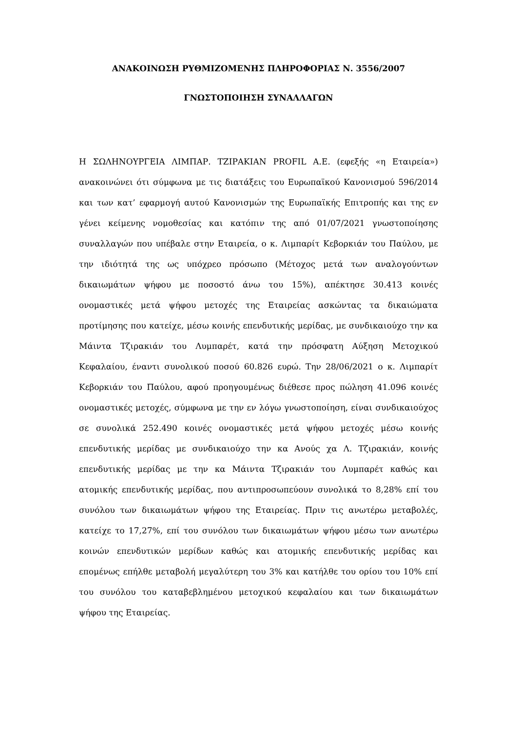ΑΝΑΚΟΙΝΩΣΗ ΡΥΘΜΙΖΟΜΕΝΗΣ ΠΛΗΡΟΦΟΡΙΑΣ Ν. 3556/2007
ΓΝΩΣΤΟΠΟΙΗΣΗ ΣΥΝΑΛΛΑΓΩΝ
Η ΣΩΛΗΝΟΥΡΓΕΙΑ ΛΙΜΠΑΡ. ΤΖΙΡΑΚΙΑΝ PROFIL Α.Ε. (εφεξής «η Εταιρεία») ανακοινώνει ότι σύμφωνα με τις διατάξεις του Ευρωπαϊκού Κανονισμού 596/2014 και των κατ’ εφαρμογή αυτού Κανονισμών της Ευρωπαϊκής Επιτροπής και της εν γένει κείμενης νομοθεσίας και κατόπιν της από 01/07/2021 γνωστοποίησης συναλλαγών που υπέβαλε στην Εταιρεία, ο κ. Λιμπαρίτ Κεβορκιάν του Παύλου, με την ιδιότητά της ως υπόχρεο πρόσωπο (Μέτοχος μετά των αναλογούντων δικαιωμάτων ψήφου με ποσοστό άνω του 15%), απέκτησε 30.413 κοινές ονομαστικές μετά ψήφου μετοχές της Εταιρείας ασκώντας τα δικαιώματα προτίμησης που κατείχε, μέσω κοινής επενδυτικής μερίδας, με συνδικαιούχο την κα Μάιντα Τζιρακιάν του Λυμπαρέτ, κατά την πρόσφατη Αύξηση Μετοχικού Κεφαλαίου, έναντι συνολικού ποσού 60.826 ευρώ. Την 28/06/2021 ο κ. Λιμπαρίτ Κεβορκιάν του Παύλου, αφού προηγουμένως διέθεσε προς πώληση 41.096 κοινές ονομαστικές μετοχές, σύμφωνα με την εν λόγω γνωστοποίηση, είναι συνδικαιούχος σε συνολικά 252.490 κοινές ονομαστικές μετά ψήφου μετοχές μέσω κοινής επενδυτικής μερίδας με συνδικαιούχο την κα Ανούς χα Λ. Τζιρακιάν, κοινής επενδυτικής μερίδας με την κα Μάιντα Τζιρακιάν του Λυμπαρέτ καθώς και ατομικής επενδυτικής μερίδας, που αντιπροσωπεύουν συνολικά το 8,28% επί του συνόλου των δικαιωμάτων ψήφου της Εταιρείας. Πριν τις ανωτέρω μεταβολές, κατείχε το 17,27%, επί του συνόλου των δικαιωμάτων ψήφου μέσω των ανωτέρω κοινών επενδυτικών μερίδων καθώς και ατομικής επενδυτικής μερίδας και επομένως επήλθε μεταβολή μεγαλύτερη του 3% και κατήλθε του ορίου του 10% επί του συνόλου του καταβεβλημένου μετοχικού κεφαλαίου και των δικαιωμάτων ψήφου της Εταιρείας.